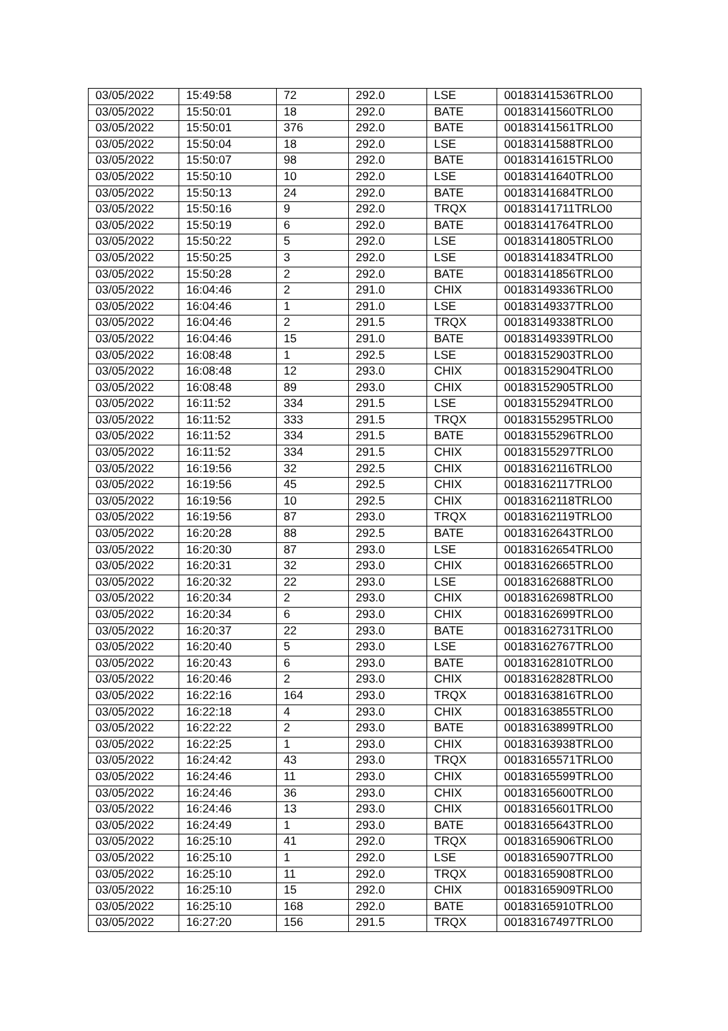| 03/05/2022 | 15:49:58 | 72 | 292.0 | LSE | 00183141536TRLO0 |
| 03/05/2022 | 15:50:01 | 18 | 292.0 | BATE | 00183141560TRLO0 |
| 03/05/2022 | 15:50:01 | 376 | 292.0 | BATE | 00183141561TRLO0 |
| 03/05/2022 | 15:50:04 | 18 | 292.0 | LSE | 00183141588TRLO0 |
| 03/05/2022 | 15:50:07 | 98 | 292.0 | BATE | 00183141615TRLO0 |
| 03/05/2022 | 15:50:10 | 10 | 292.0 | LSE | 00183141640TRLO0 |
| 03/05/2022 | 15:50:13 | 24 | 292.0 | BATE | 00183141684TRLO0 |
| 03/05/2022 | 15:50:16 | 9 | 292.0 | TRQX | 00183141711TRLO0 |
| 03/05/2022 | 15:50:19 | 6 | 292.0 | BATE | 00183141764TRLO0 |
| 03/05/2022 | 15:50:22 | 5 | 292.0 | LSE | 00183141805TRLO0 |
| 03/05/2022 | 15:50:25 | 3 | 292.0 | LSE | 00183141834TRLO0 |
| 03/05/2022 | 15:50:28 | 2 | 292.0 | BATE | 00183141856TRLO0 |
| 03/05/2022 | 16:04:46 | 2 | 291.0 | CHIX | 00183149336TRLO0 |
| 03/05/2022 | 16:04:46 | 1 | 291.0 | LSE | 00183149337TRLO0 |
| 03/05/2022 | 16:04:46 | 2 | 291.5 | TRQX | 00183149338TRLO0 |
| 03/05/2022 | 16:04:46 | 15 | 291.0 | BATE | 00183149339TRLO0 |
| 03/05/2022 | 16:08:48 | 1 | 292.5 | LSE | 00183152903TRLO0 |
| 03/05/2022 | 16:08:48 | 12 | 293.0 | CHIX | 00183152904TRLO0 |
| 03/05/2022 | 16:08:48 | 89 | 293.0 | CHIX | 00183152905TRLO0 |
| 03/05/2022 | 16:11:52 | 334 | 291.5 | LSE | 00183155294TRLO0 |
| 03/05/2022 | 16:11:52 | 333 | 291.5 | TRQX | 00183155295TRLO0 |
| 03/05/2022 | 16:11:52 | 334 | 291.5 | BATE | 00183155296TRLO0 |
| 03/05/2022 | 16:11:52 | 334 | 291.5 | CHIX | 00183155297TRLO0 |
| 03/05/2022 | 16:19:56 | 32 | 292.5 | CHIX | 00183162116TRLO0 |
| 03/05/2022 | 16:19:56 | 45 | 292.5 | CHIX | 00183162117TRLO0 |
| 03/05/2022 | 16:19:56 | 10 | 292.5 | CHIX | 00183162118TRLO0 |
| 03/05/2022 | 16:19:56 | 87 | 293.0 | TRQX | 00183162119TRLO0 |
| 03/05/2022 | 16:20:28 | 88 | 292.5 | BATE | 00183162643TRLO0 |
| 03/05/2022 | 16:20:30 | 87 | 293.0 | LSE | 00183162654TRLO0 |
| 03/05/2022 | 16:20:31 | 32 | 293.0 | CHIX | 00183162665TRLO0 |
| 03/05/2022 | 16:20:32 | 22 | 293.0 | LSE | 00183162688TRLO0 |
| 03/05/2022 | 16:20:34 | 2 | 293.0 | CHIX | 00183162698TRLO0 |
| 03/05/2022 | 16:20:34 | 6 | 293.0 | CHIX | 00183162699TRLO0 |
| 03/05/2022 | 16:20:37 | 22 | 293.0 | BATE | 00183162731TRLO0 |
| 03/05/2022 | 16:20:40 | 5 | 293.0 | LSE | 00183162767TRLO0 |
| 03/05/2022 | 16:20:43 | 6 | 293.0 | BATE | 00183162810TRLO0 |
| 03/05/2022 | 16:20:46 | 2 | 293.0 | CHIX | 00183162828TRLO0 |
| 03/05/2022 | 16:22:16 | 164 | 293.0 | TRQX | 00183163816TRLO0 |
| 03/05/2022 | 16:22:18 | 4 | 293.0 | CHIX | 00183163855TRLO0 |
| 03/05/2022 | 16:22:22 | 2 | 293.0 | BATE | 00183163899TRLO0 |
| 03/05/2022 | 16:22:25 | 1 | 293.0 | CHIX | 00183163938TRLO0 |
| 03/05/2022 | 16:24:42 | 43 | 293.0 | TRQX | 00183165571TRLO0 |
| 03/05/2022 | 16:24:46 | 11 | 293.0 | CHIX | 00183165599TRLO0 |
| 03/05/2022 | 16:24:46 | 36 | 293.0 | CHIX | 00183165600TRLO0 |
| 03/05/2022 | 16:24:46 | 13 | 293.0 | CHIX | 00183165601TRLO0 |
| 03/05/2022 | 16:24:49 | 1 | 293.0 | BATE | 00183165643TRLO0 |
| 03/05/2022 | 16:25:10 | 41 | 292.0 | TRQX | 00183165906TRLO0 |
| 03/05/2022 | 16:25:10 | 1 | 292.0 | LSE | 00183165907TRLO0 |
| 03/05/2022 | 16:25:10 | 11 | 292.0 | TRQX | 00183165908TRLO0 |
| 03/05/2022 | 16:25:10 | 15 | 292.0 | CHIX | 00183165909TRLO0 |
| 03/05/2022 | 16:25:10 | 168 | 292.0 | BATE | 00183165910TRLO0 |
| 03/05/2022 | 16:27:20 | 156 | 291.5 | TRQX | 00183167497TRLO0 |